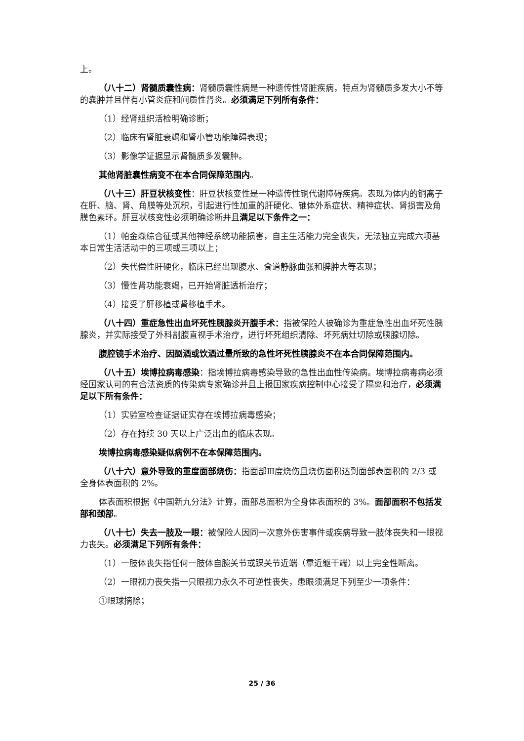上。
（八十二）肾髓质囊性病：肾髓质囊性病是一种遗传性肾脏疾病，特点为肾髓质多发大小不等的囊肿并且伴有小管炎症和间质性肾炎。必须满足下列所有条件：
（1）经肾组织活检明确诊断；
（2）临床有肾脏衰竭和肾小管功能障碍表现；
（3）影像学证据显示肾髓质多发囊肿。
其他肾脏囊性病变不在本合同保障范围内。
（八十三）肝豆状核变性：肝豆状核变性是一种遗传性铜代谢障碍疾病。表现为体内的铜离子在肝、脑、肾、角膜等处沉积，引起进行性加重的肝硬化、锥体外系症状、精神症状、肾损害及角膜色素环。肝豆状核变性必须明确诊断并且满足以下条件之一：
（1）帕金森综合征或其他神经系统功能损害，自主生活能力完全丧失，无法独立完成六项基本日常生活活动中的三项或三项以上；
（2）失代偿性肝硬化，临床已经出现腹水、食道静脉曲张和脾肿大等表现；
（3）慢性肾功能衰竭，已开始肾脏透析治疗；
（4）接受了肝移植或肾移植手术。
（八十四）重症急性出血坏死性胰腺炎开腹手术：指被保险人被确诊为重症急性出血坏死性胰腺炎，并实际接受了外科剖腹直视手术治疗，进行坏死组织清除、坏死病灶切除或胰腺切除。
腹腔镜手术治疗、因酗酒或饮酒过量所致的急性坏死性胰腺炎不在本合同保障范围内。
（八十五）埃博拉病毒感染：指埃博拉病毒感染导致的急性出血性传染病。埃博拉病毒病必须经国家认可的有合法资质的传染病专家确诊并且上报国家疾病控制中心接受了隔离和治疗，必须满足以下所有条件：
（1）实验室检查证据证实存在埃博拉病毒感染；
（2）存在持续 30 天以上广泛出血的临床表现。
埃博拉病毒感染疑似病例不在本保障范围内。
（八十六）意外导致的重度面部烧伤：指面部Ⅲ度烧伤且烧伤面积达到面部表面积的 2/3 或全身体表面积的 2%。
体表面积根据《中国新九分法》计算，面部总面积为全身体表面积的 3%。面部面积不包括发部和颈部。
（八十七）失去一肢及一眼：被保险人因同一次意外伤害事件或疾病导致一肢体丧失和一眼视力丧失。必须满足下列所有条件：
（1）一肢体丧失指任何一肢体自腕关节或踝关节近端（靠近躯干端）以上完全性断离。
（2）一眼视力丧失指一只眼视力永久不可逆性丧失，患眼须满足下列至少一项条件：
①眼球摘除；
25 / 36